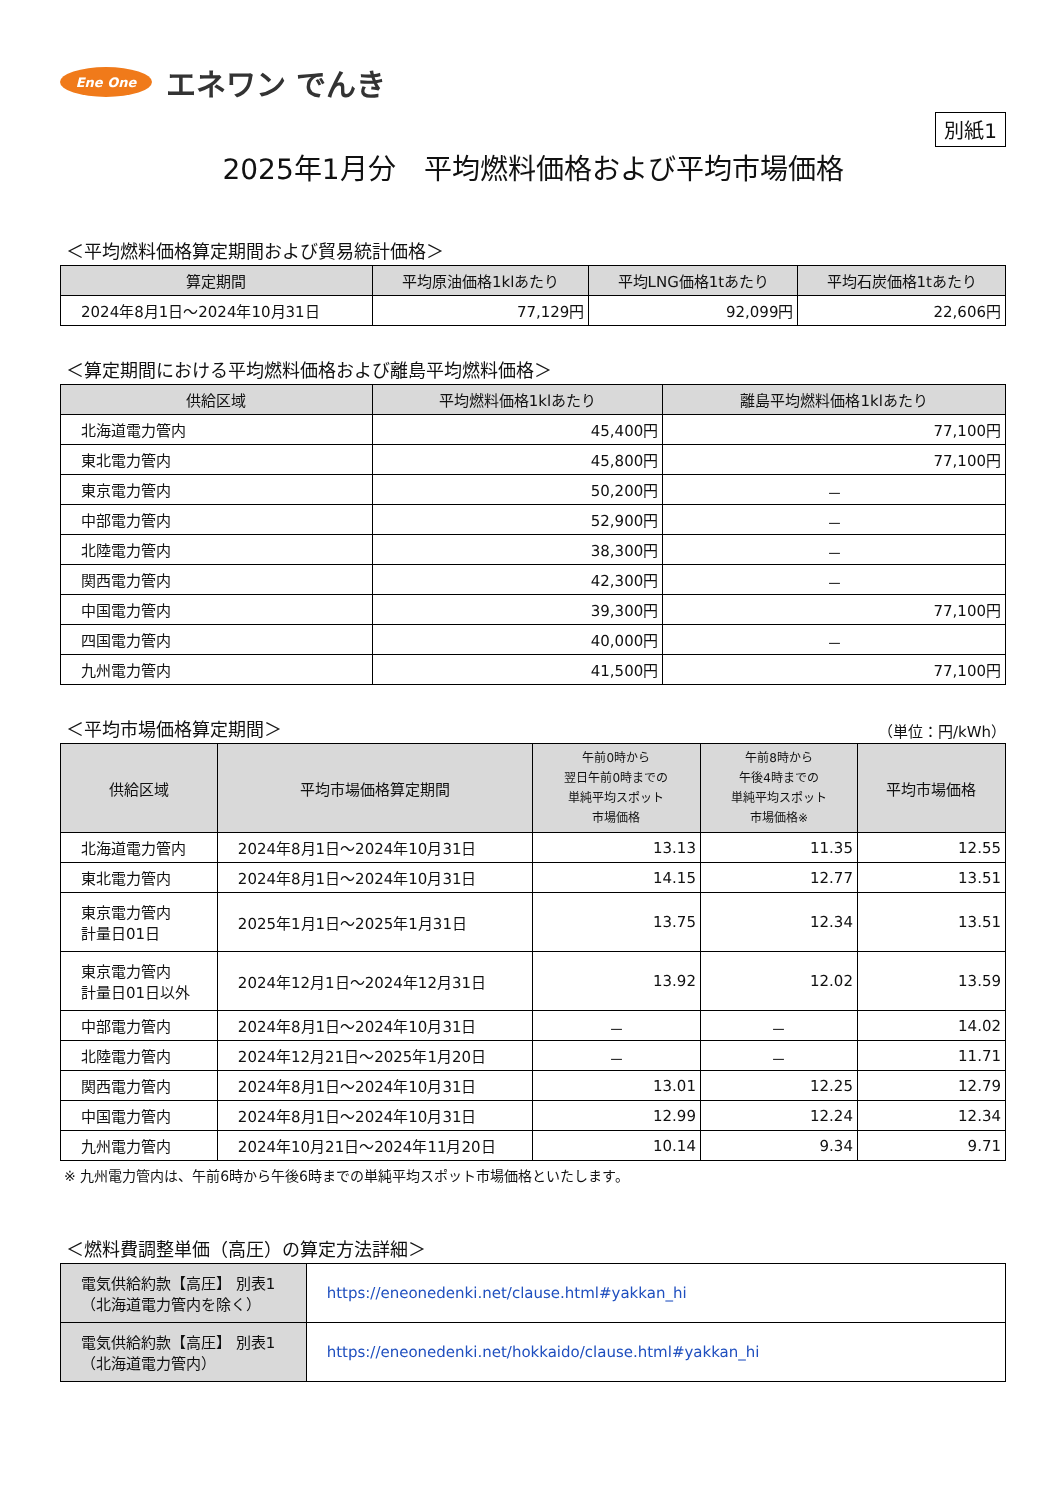Ene One
エネワン でんき
別紙1
2025年1月分　平均燃料価格および平均市場価格
＜平均燃料価格算定期間および貿易統計価格＞
| 算定期間 | 平均原油価格1klあたり | 平均LNG価格1tあたり | 平均石炭価格1tあたり |
| --- | --- | --- | --- |
| 2024年8月1日～2024年10月31日 | 77,129円 | 92,099円 | 22,606円 |
＜算定期間における平均燃料価格および離島平均燃料価格＞
| 供給区域 | 平均燃料価格1klあたり | 離島平均燃料価格1klあたり |
| --- | --- | --- |
| 北海道電力管内 | 45,400円 | 77,100円 |
| 東北電力管内 | 45,800円 | 77,100円 |
| 東京電力管内 | 50,200円 | － |
| 中部電力管内 | 52,900円 | － |
| 北陸電力管内 | 38,300円 | － |
| 関西電力管内 | 42,300円 | － |
| 中国電力管内 | 39,300円 | 77,100円 |
| 四国電力管内 | 40,000円 | － |
| 九州電力管内 | 41,500円 | 77,100円 |
＜平均市場価格算定期間＞ （単位：円/kWh）
| 供給区域 | 平均市場価格算定期間 | 午前0時から 翌日午前0時までの 単純平均スポット 市場価格 | 午前8時から 午後4時までの 単純平均スポット 市場価格※ | 平均市場価格 |
| --- | --- | --- | --- | --- |
| 北海道電力管内 | 2024年8月1日～2024年10月31日 | 13.13 | 11.35 | 12.55 |
| 東北電力管内 | 2024年8月1日～2024年10月31日 | 14.15 | 12.77 | 13.51 |
| 東京電力管内 計量日01日 | 2025年1月1日～2025年1月31日 | 13.75 | 12.34 | 13.51 |
| 東京電力管内 計量日01日以外 | 2024年12月1日～2024年12月31日 | 13.92 | 12.02 | 13.59 |
| 中部電力管内 | 2024年8月1日～2024年10月31日 | － | － | 14.02 |
| 北陸電力管内 | 2024年12月21日～2025年1月20日 | － | － | 11.71 |
| 関西電力管内 | 2024年8月1日～2024年10月31日 | 13.01 | 12.25 | 12.79 |
| 中国電力管内 | 2024年8月1日～2024年10月31日 | 12.99 | 12.24 | 12.34 |
| 九州電力管内 | 2024年10月21日～2024年11月20日 | 10.14 | 9.34 | 9.71 |
※ 九州電力管内は、午前6時から午後6時までの単純平均スポット市場価格といたします。
＜燃料費調整単価（高圧）の算定方法詳細＞
| 電気供給約款【高圧】 別表1 （北海道電力管内を除く） | https://eneonedenki.net/clause.html#yakkan_hi |
| 電気供給約款【高圧】 別表1 （北海道電力管内） | https://eneonedenki.net/hokkaido/clause.html#yakkan_hi |